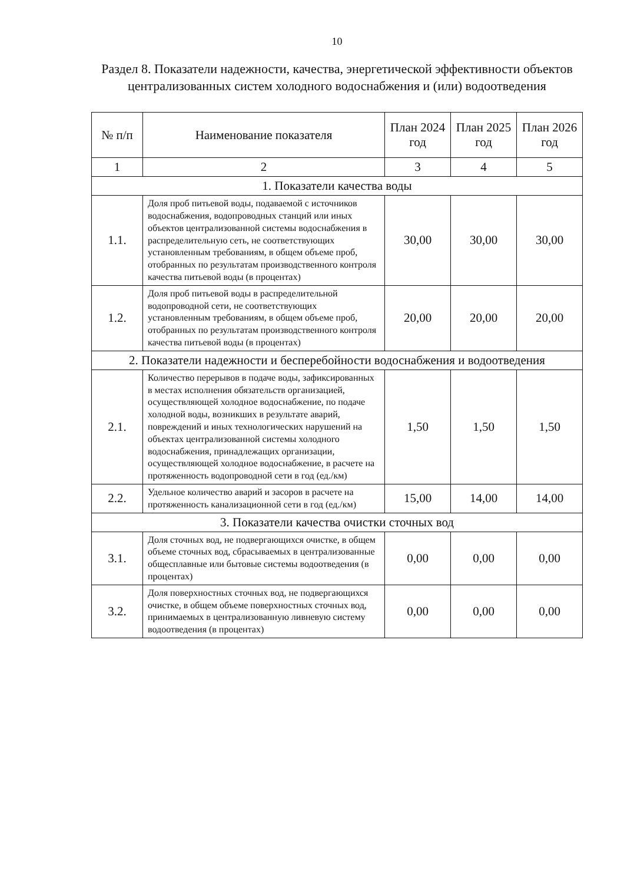10
Раздел 8. Показатели надежности, качества, энергетической эффективности объектов централизованных систем холодного водоснабжения и (или) водоотведения
| № п/п | Наименование показателя | План 2024 год | План 2025 год | План 2026 год |
| --- | --- | --- | --- | --- |
| 1 | 2 | 3 | 4 | 5 |
| 1. Показатели качества воды | | | | |
| 1.1. | Доля проб питьевой воды, подаваемой с источников водоснабжения, водопроводных станций или иных объектов централизованной системы водоснабжения в распределительную сеть, не соответствующих установленным требованиям, в общем объеме проб, отобранных по результатам производственного контроля качества питьевой воды (в процентах) | 30,00 | 30,00 | 30,00 |
| 1.2. | Доля проб питьевой воды в распределительной водопроводной сети, не соответствующих установленным требованиям, в общем объеме проб, отобранных по результатам производственного контроля качества питьевой воды (в процентах) | 20,00 | 20,00 | 20,00 |
| 2. Показатели надежности и бесперебойности водоснабжения и водоотведения | | | | |
| 2.1. | Количество перерывов в подаче воды, зафиксированных в местах исполнения обязательств организацией, осуществляющей холодное водоснабжение, по подаче холодной воды, возникших в результате аварий, повреждений и иных технологических нарушений на объектах централизованной системы холодного водоснабжения, принадлежащих организации, осуществляющей холодное водоснабжение, в расчете на протяженность водопроводной сети в год (ед./км) | 1,50 | 1,50 | 1,50 |
| 2.2. | Удельное количество аварий и засоров в расчете на протяженность канализационной сети в год (ед./км) | 15,00 | 14,00 | 14,00 |
| 3. Показатели качества очистки сточных вод | | | | |
| 3.1. | Доля сточных вод, не подвергающихся очистке, в общем объеме сточных вод, сбрасываемых в централизованные общесплавные или бытовые системы водоотведения (в процентах) | 0,00 | 0,00 | 0,00 |
| 3.2. | Доля поверхностных сточных вод, не подвергающихся очистке, в общем объеме поверхностных сточных вод, принимаемых в централизованную ливневую систему водоотведения (в процентах) | 0,00 | 0,00 | 0,00 |